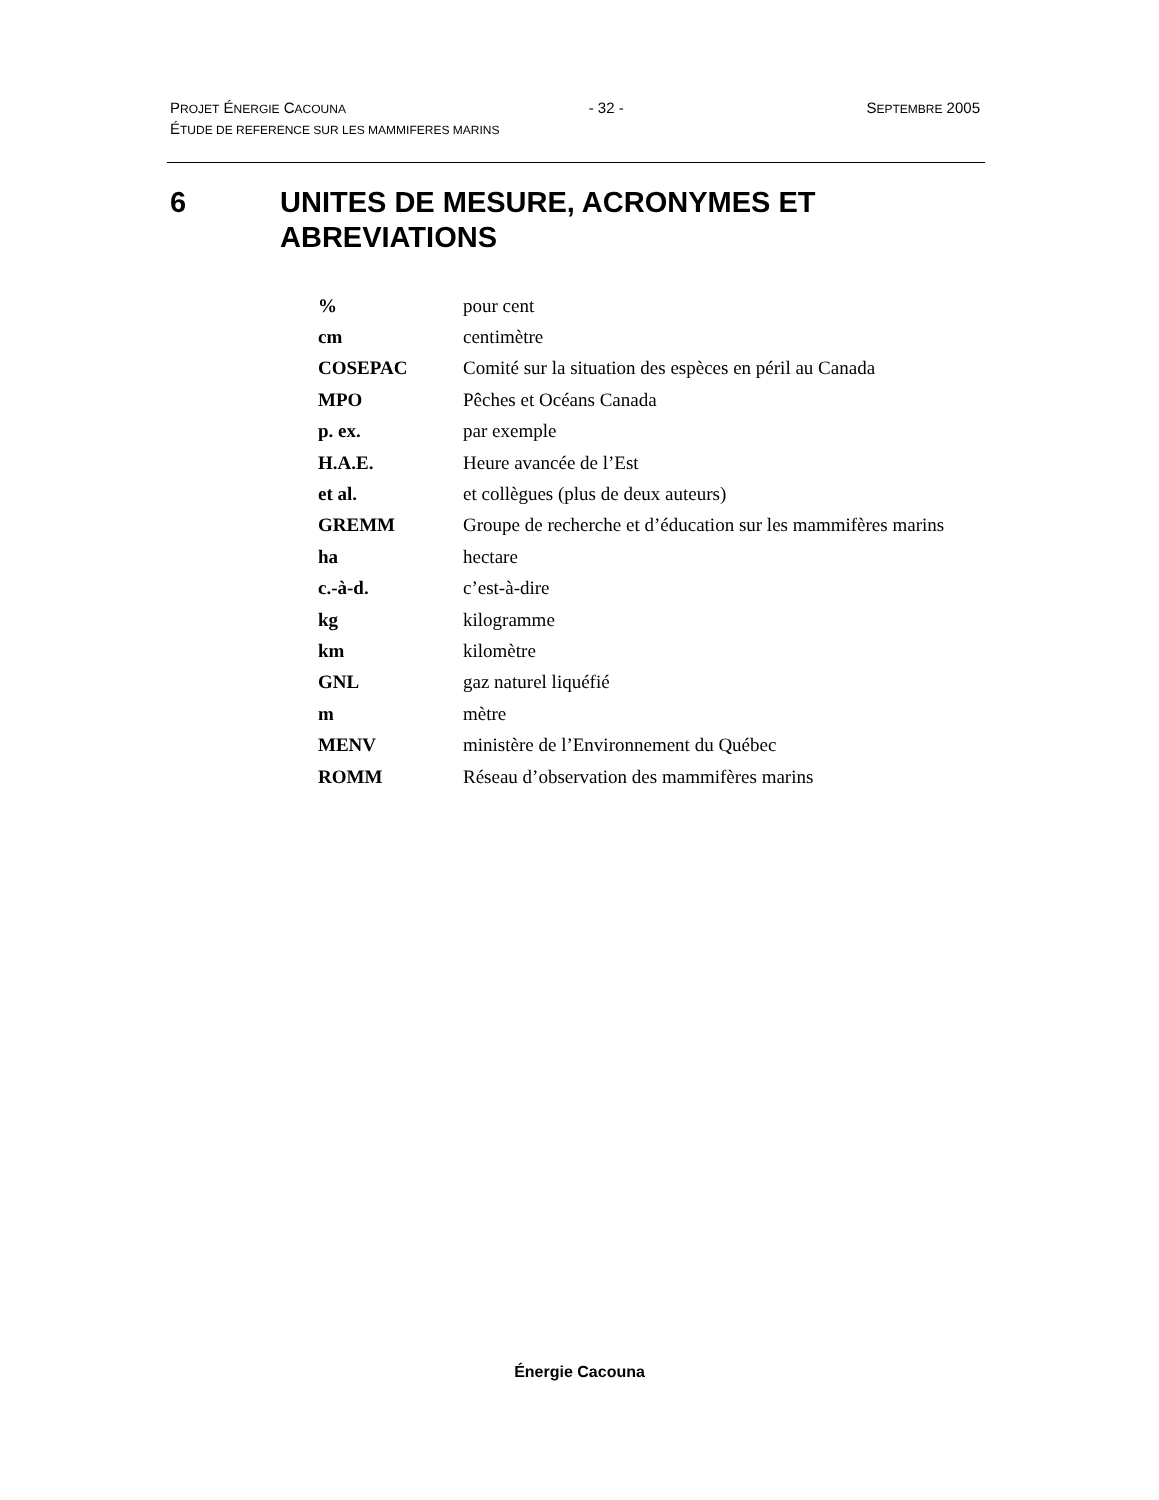PROJET ÉNERGIE CACOUNA - 32 - SEPTEMBRE 2005
ÉTUDE DE REFERENCE SUR LES MAMMIFERES MARINS
6 UNITES DE MESURE, ACRONYMES ET
ABREVIATIONS
| % | pour cent |
| cm | centimètre |
| COSEPAC | Comité sur la situation des espèces en péril au Canada |
| MPO | Pêches et Océans Canada |
| p. ex. | par exemple |
| H.A.E. | Heure avancée de l’Est |
| et al. | et collègues (plus de deux auteurs) |
| GREMM | Groupe de recherche et d’éducation sur les mammifères marins |
| ha | hectare |
| c.-à-d. | c’est-à-dire |
| kg | kilogramme |
| km | kilomètre |
| GNL | gaz naturel liquéfié |
| m | mètre |
| MENV | ministère de l’Environnement du Québec |
| ROMM | Réseau d’observation des mammifères marins |
Énergie Cacouna